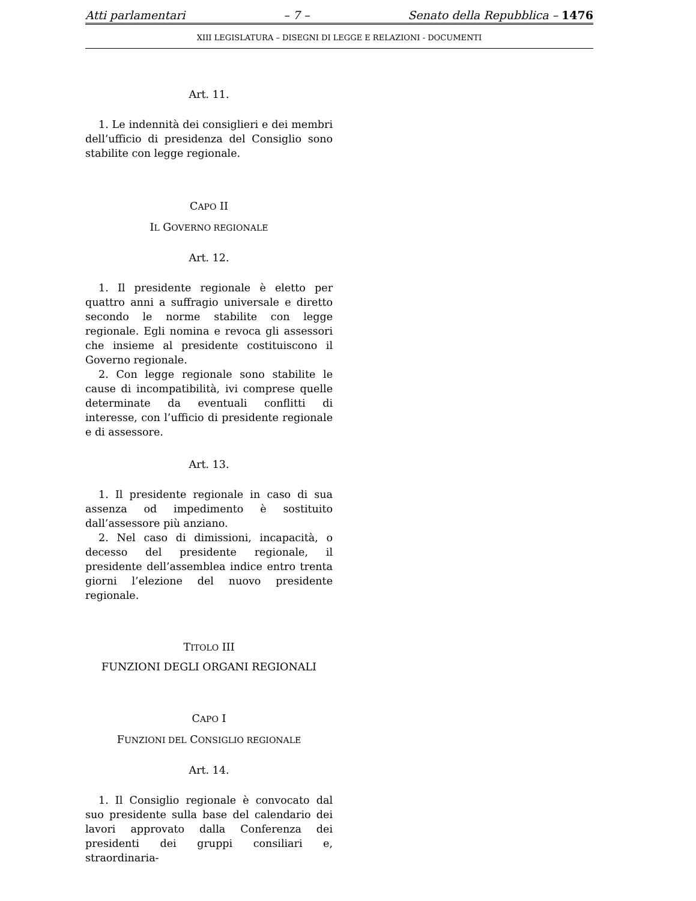Atti parlamentari – 7 – Senato della Repubblica – 1476
XIII LEGISLATURA – DISEGNI DI LEGGE E RELAZIONI - DOCUMENTI
Art. 11.
1. Le indennità dei consiglieri e dei membri dell’ufficio di presidenza del Consiglio sono stabilite con legge regionale.
CAPO II
IL GOVERNO REGIONALE
Art. 12.
1. Il presidente regionale è eletto per quattro anni a suffragio universale e diretto secondo le norme stabilite con legge regionale. Egli nomina e revoca gli assessori che insieme al presidente costituiscono il Governo regionale.
2. Con legge regionale sono stabilite le cause di incompatibilità, ivi comprese quelle determinate da eventuali conflitti di interesse, con l’ufficio di presidente regionale e di assessore.
Art. 13.
1. Il presidente regionale in caso di sua assenza od impedimento è sostituito dall’assessore più anziano.
2. Nel caso di dimissioni, incapacità, o decesso del presidente regionale, il presidente dell’assemblea indice entro trenta giorni l’elezione del nuovo presidente regionale.
TITOLO III
FUNZIONI DEGLI ORGANI REGIONALI
CAPO I
FUNZIONI DEL CONSIGLIO REGIONALE
Art. 14.
1. Il Consiglio regionale è convocato dal suo presidente sulla base del calendario dei lavori approvato dalla Conferenza dei presidenti dei gruppi consiliari e, straordinaria-